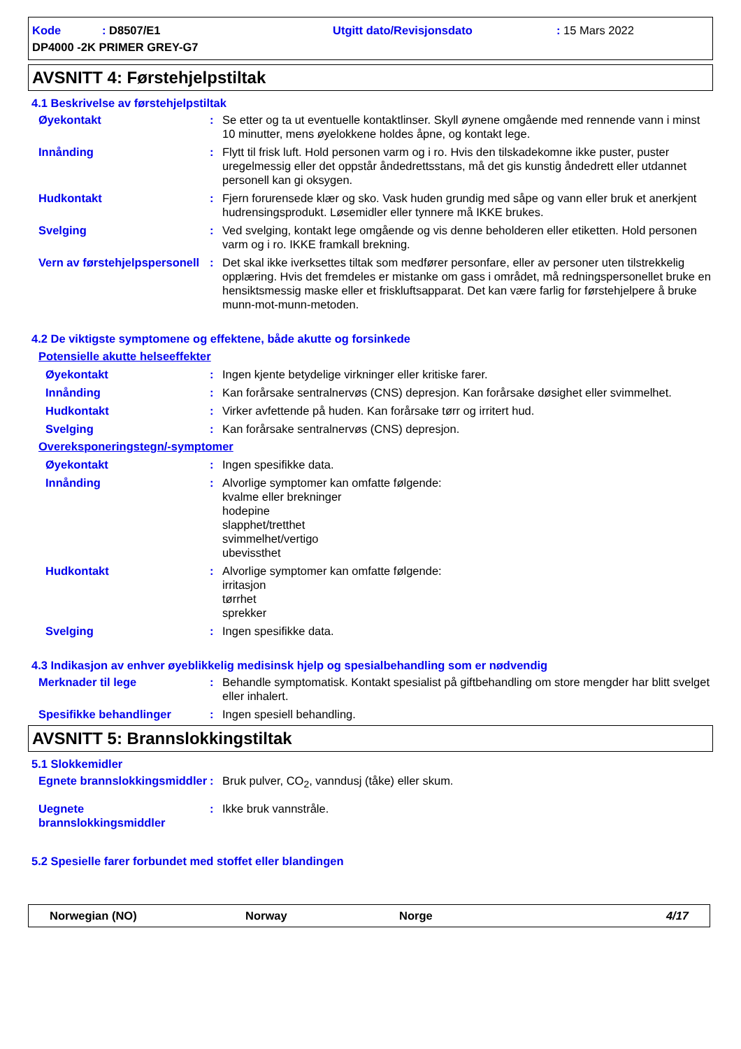Kode: D8507/E1 Utgitt dato/Revisjonsdato: 15 Mars 2022 DP4000 -2K PRIMER GREY-G7
AVSNITT 4: Førstehjelpstiltak
4.1 Beskrivelse av førstehjelpstiltak
Øyekontakt: Se etter og ta ut eventuelle kontaktlinser. Skyll øynene omgående med rennende vann i minst 10 minutter, mens øyelokkene holdes åpne, og kontakt lege.
Innånding: Flytt til frisk luft. Hold personen varm og i ro. Hvis den tilskadekomne ikke puster, puster uregelmessig eller det oppstår åndedrettsstans, må det gis kunstig åndedrett eller utdannet personell kan gi oksygen.
Hudkontakt: Fjern forurensede klær og sko. Vask huden grundig med såpe og vann eller bruk et anerkjent hudrensingsprodukt. Løsemidler eller tynnere må IKKE brukes.
Svelging: Ved svelging, kontakt lege omgående og vis denne beholderen eller etiketten. Hold personen varm og i ro. IKKE framkall brekning.
Vern av førstehjelpspersonell: Det skal ikke iverksettes tiltak som medfører personfare, eller av personer uten tilstrekkelig opplæring. Hvis det fremdeles er mistanke om gass i området, må redningspersonellet bruke en hensiktsmessig maske eller et friskluftsapparat. Det kan være farlig for førstehjelpere å bruke munn-mot-munn-metoden.
4.2 De viktigste symptomene og effektene, både akutte og forsinkede
Potensielle akutte helseeffekter
Øyekontakt: Ingen kjente betydelige virkninger eller kritiske farer.
Innånding: Kan forårsake sentralnervøs (CNS) depresjon. Kan forårsake døsighet eller svimmelhet.
Hudkontakt: Virker avfettende på huden. Kan forårsake tørr og irritert hud.
Svelging: Kan forårsake sentralnervøs (CNS) depresjon.
Overeksponeringstegn/-symptomer
Øyekontakt: Ingen spesifikke data.
Innånding: Alvorlige symptomer kan omfatte følgende:
kvalme eller brekninger
hodepine
slapphet/tretthet
svimmelhet/vertigo
ubevissthet
Hudkontakt: Alvorlige symptomer kan omfatte følgende:
irritasjon
tørrhet
sprekker
Svelging: Ingen spesifikke data.
4.3 Indikasjon av enhver øyeblikkelig medisinsk hjelp og spesialbehandling som er nødvendig
Merknader til lege: Behandle symptomatisk. Kontakt spesialist på giftbehandling om store mengder har blitt svelget eller inhalert.
Spesifikke behandlinger: Ingen spesiell behandling.
AVSNITT 5: Brannslokkingstiltak
5.1 Slokkemidler
Egnete brannslokkingsmiddler: Bruk pulver, CO<sub>2</sub>, vanndusj (tåke) eller skum.
Uegnete brannslokkingsmiddler: Ikke bruk vannstråle.
5.2 Spesielle farer forbundet med stoffet eller blandingen
Norwegian (NO) Norway Norge 4/17